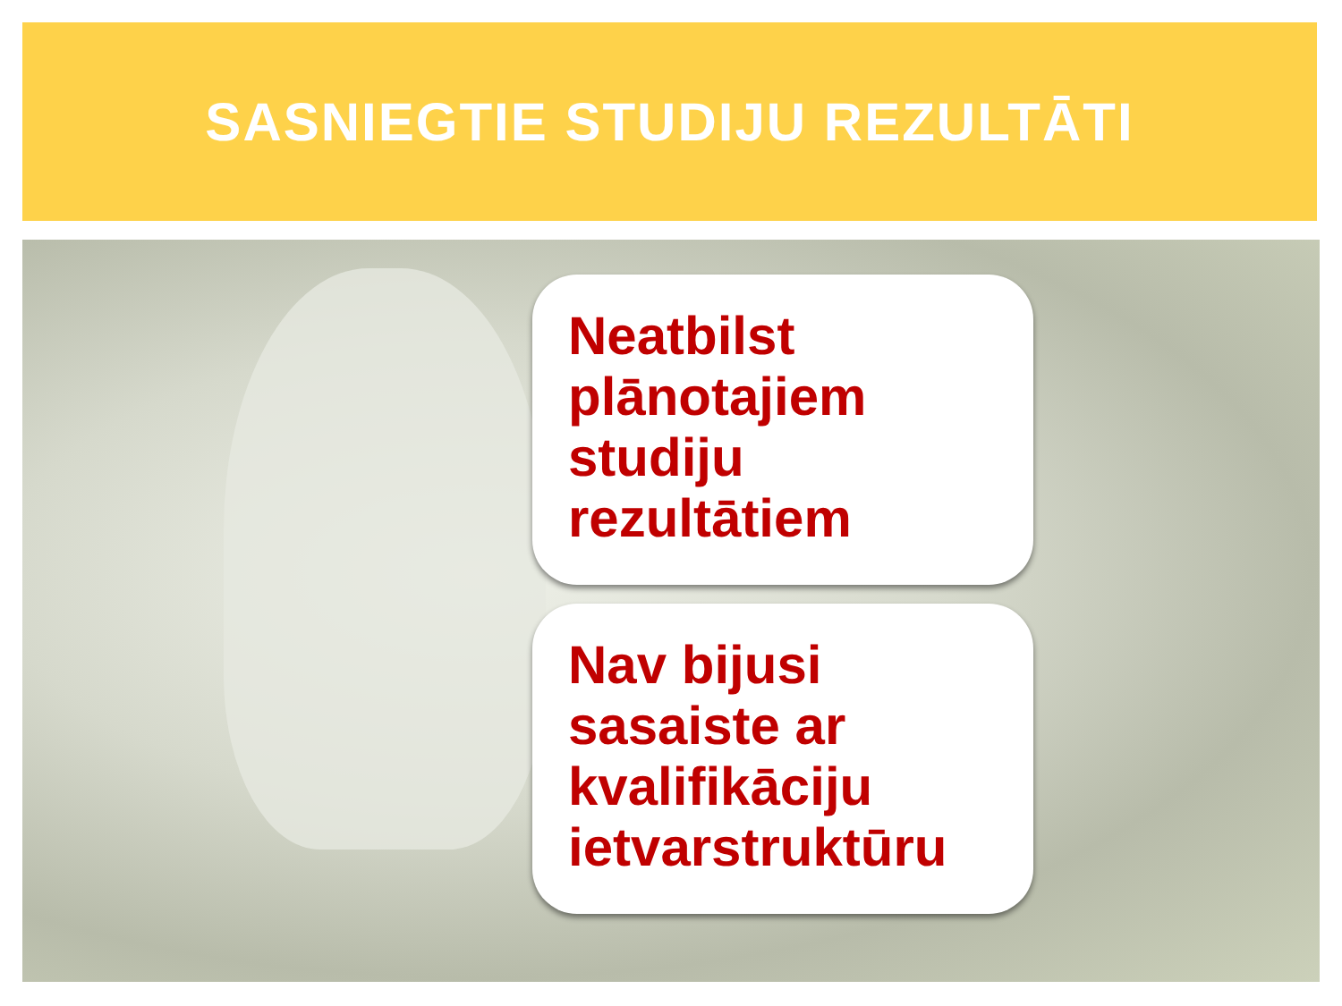SASNIEGTIE STUDIJU REZULTĀTI
Neatbilst plānotajiem studiju rezultātiem
Nav bijusi sasaiste ar kvalifikāciju ietvarstruktūru